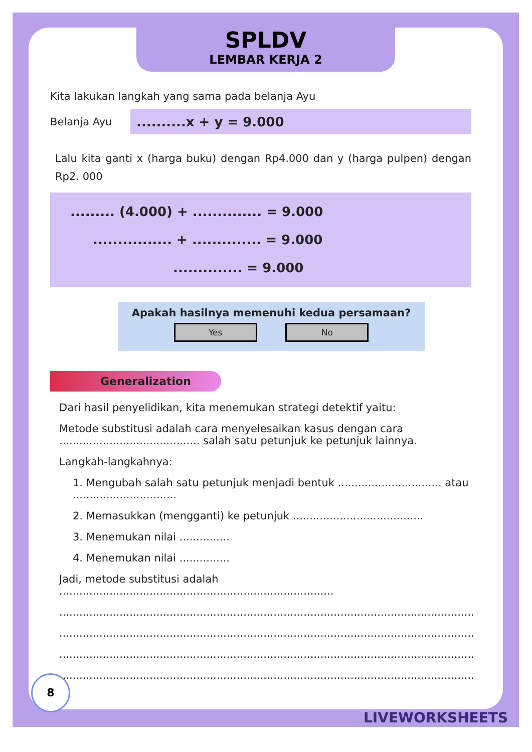SPLDV
LEMBAR KERJA 2
Kita lakukan langkah yang sama pada belanja Ayu
Belanja Ayu..........x + y = 9.000
Lalu kita ganti x (harga buku) dengan Rp4.000 dan y (harga pulpen) dengan Rp2. 000
......... (4.000) + .............. = 9.000
................ + .............. = 9.000
.............. = 9.000
Apakah hasilnya memenuhi kedua persamaan?
Yes No
Generalization
Dari hasil penyelidikan, kita menemukan strategi detektif yaitu:
Metode substitusi adalah cara menyelesaikan kasus dengan cara .......................................... salah satu petunjuk ke petunjuk lainnya.
Langkah-langkahnya:
1. Mengubah salah satu petunjuk menjadi bentuk ............................... atau ...............................
2. Memasukkan (mengganti) ke petunjuk .......................................
3. Menemukan nilai ...............
4. Menemukan nilai ...............
Jadi, metode substitusi adalah ..................................................................................
............................................................................................................................
............................................................................................................................
............................................................................................................................
............................................................................................................................
8
LIVEWORKSHEETS